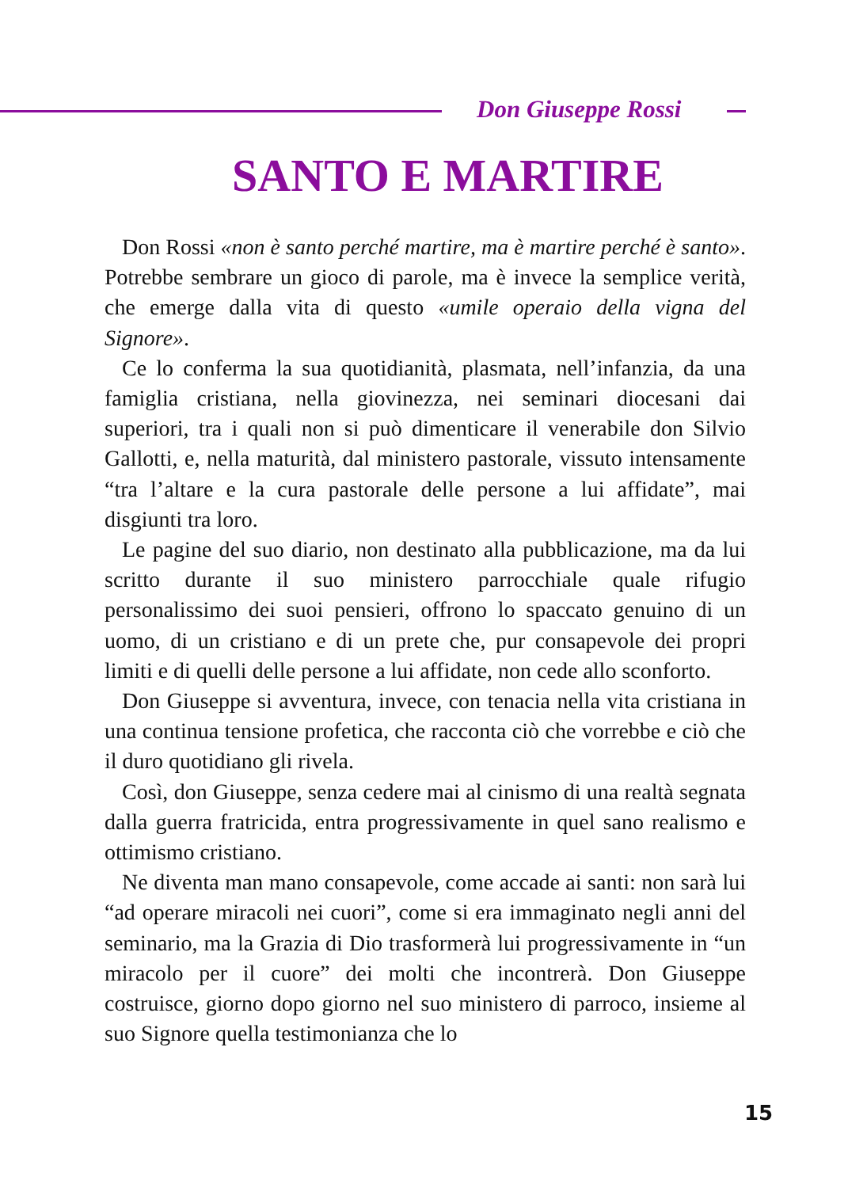Don Giuseppe Rossi
SANTO E MARTIRE
Don Rossi «non è santo perché martire, ma è martire perché è santo». Potrebbe sembrare un gioco di parole, ma è invece la semplice verità, che emerge dalla vita di questo «umile operaio della vigna del Signore».
Ce lo conferma la sua quotidianità, plasmata, nell’infanzia, da una famiglia cristiana, nella giovinezza, nei seminari diocesani dai superiori, tra i quali non si può dimenticare il venerabile don Silvio Gallotti, e, nella maturità, dal ministero pastorale, vissuto intensamente “tra l’altare e la cura pastorale delle persone a lui affidate”, mai disgiunti tra loro.
Le pagine del suo diario, non destinato alla pubblicazione, ma da lui scritto durante il suo ministero parrocchiale quale rifugio personalissimo dei suoi pensieri, offrono lo spaccato genuino di un uomo, di un cristiano e di un prete che, pur consapevole dei propri limiti e di quelli delle persone a lui affidate, non cede allo sconforto.
Don Giuseppe si avventura, invece, con tenacia nella vita cristiana in una continua tensione profetica, che racconta ciò che vorrebbe e ciò che il duro quotidiano gli rivela.
Così, don Giuseppe, senza cedere mai al cinismo di una realtà segnata dalla guerra fratricida, entra progressivamente in quel sano realismo e ottimismo cristiano.
Ne diventa man mano consapevole, come accade ai santi: non sarà lui “ad operare miracoli nei cuori”, come si era immaginato negli anni del seminario, ma la Grazia di Dio trasformerà lui progressivamente in “un miracolo per il cuore” dei molti che incontrerà. Don Giuseppe costruisce, giorno dopo giorno nel suo ministero di parroco, insieme al suo Signore quella testimonianza che lo
15